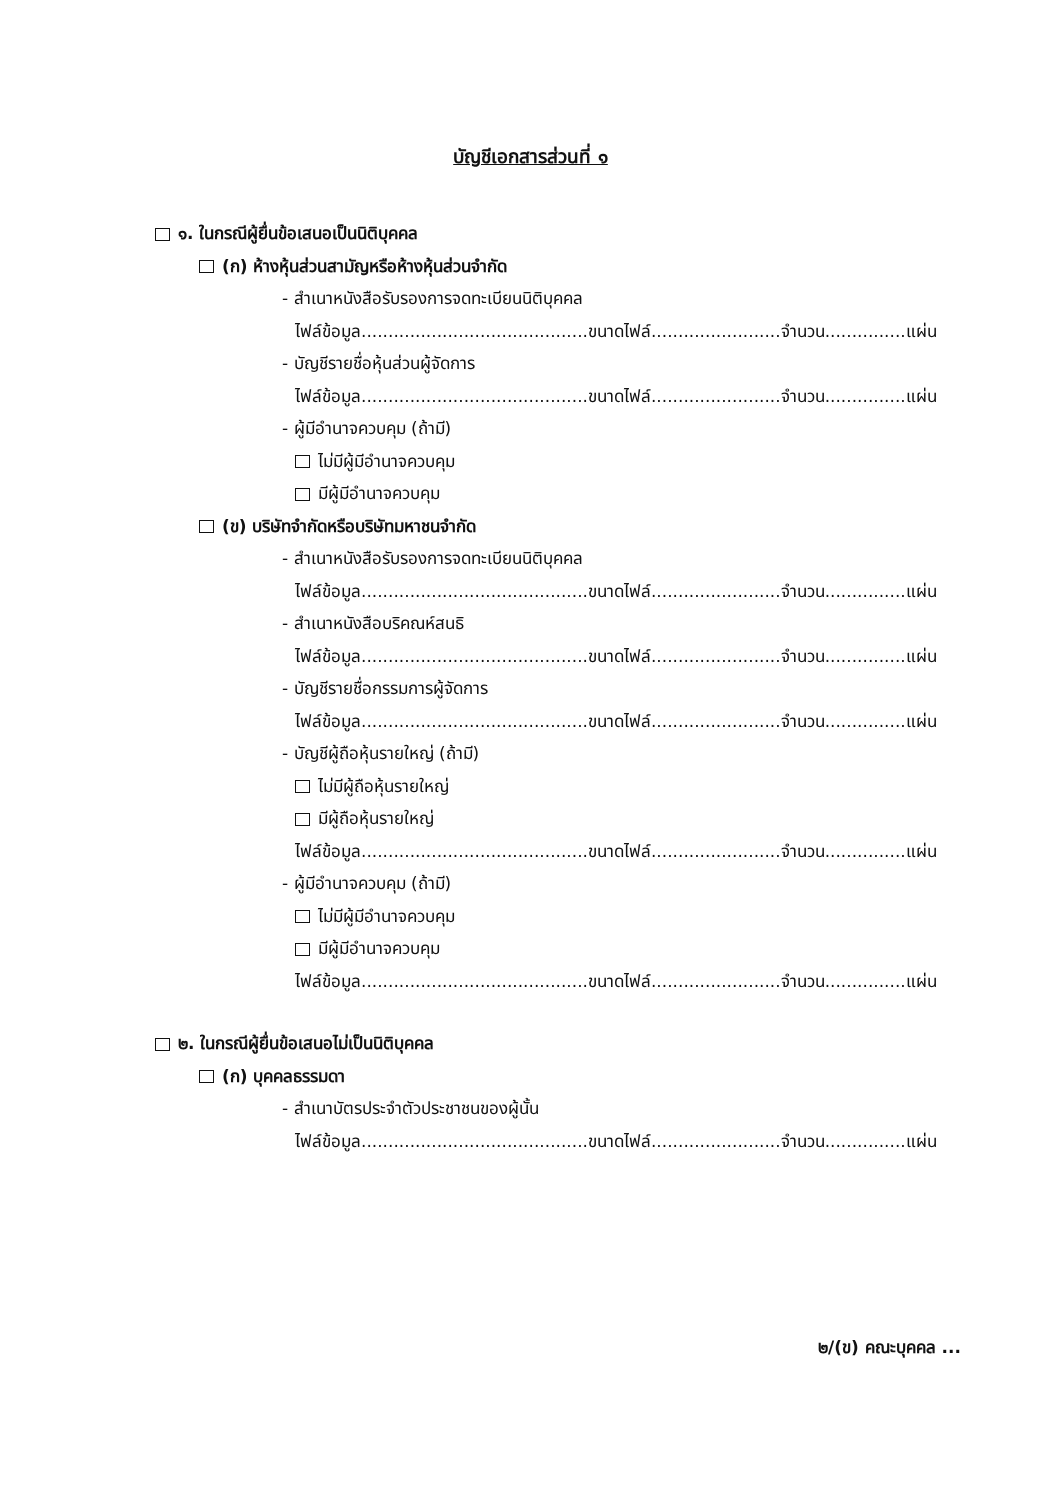บัญชีเอกสารส่วนที่ ๑
๑. ในกรณีผู้ยื่นข้อเสนอเป็นนิติบุคคล
(ก) ห้างหุ้นส่วนสามัญหรือห้างหุ้นส่วนจำกัด
- สำเนาหนังสือรับรองการจดทะเบียนนิติบุคคล
ไฟล์ข้อมูล..........................................ขนาดไฟล์........................จำนวน...............แผ่น
- บัญชีรายชื่อหุ้นส่วนผู้จัดการ
ไฟล์ข้อมูล..........................................ขนาดไฟล์........................จำนวน...............แผ่น
- ผู้มีอำนาจควบคุม (ถ้ามี)
ไม่มีผู้มีอำนาจควบคุม
มีผู้มีอำนาจควบคุม
(ข) บริษัทจำกัดหรือบริษัทมหาชนจำกัด
- สำเนาหนังสือรับรองการจดทะเบียนนิติบุคคล
ไฟล์ข้อมูล..........................................ขนาดไฟล์........................จำนวน...............แผ่น
- สำเนาหนังสือบริคณห์สนธิ
ไฟล์ข้อมูล..........................................ขนาดไฟล์........................จำนวน...............แผ่น
- บัญชีรายชื่อกรรมการผู้จัดการ
ไฟล์ข้อมูล..........................................ขนาดไฟล์........................จำนวน...............แผ่น
- บัญชีผู้ถือหุ้นรายใหญ่ (ถ้ามี)
ไม่มีผู้ถือหุ้นรายใหญ่
มีผู้ถือหุ้นรายใหญ่
ไฟล์ข้อมูล..........................................ขนาดไฟล์........................จำนวน...............แผ่น
- ผู้มีอำนาจควบคุม (ถ้ามี)
ไม่มีผู้มีอำนาจควบคุม
มีผู้มีอำนาจควบคุม
ไฟล์ข้อมูล..........................................ขนาดไฟล์........................จำนวน...............แผ่น
๒. ในกรณีผู้ยื่นข้อเสนอไม่เป็นนิติบุคคล
(ก) บุคคลธรรมดา
- สำเนาบัตรประจำตัวประชาชนของผู้นั้น
ไฟล์ข้อมูล..........................................ขนาดไฟล์........................จำนวน...............แผ่น
๒/(ข) คณะบุคคล ...